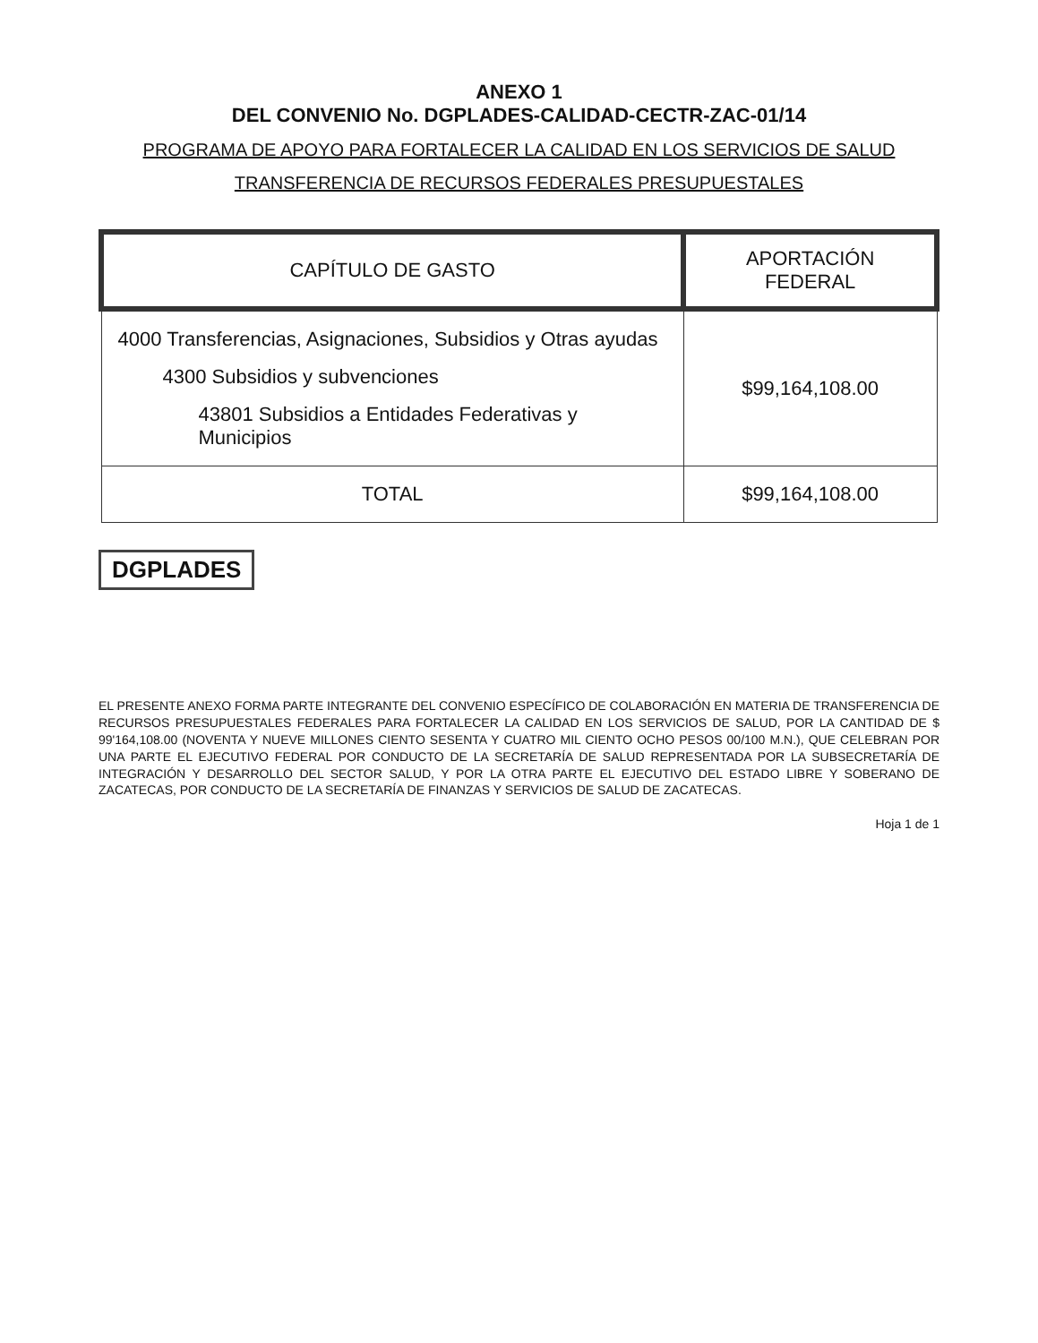ANEXO 1
DEL CONVENIO No. DGPLADES-CALIDAD-CECTR-ZAC-01/14
PROGRAMA DE APOYO PARA FORTALECER LA CALIDAD EN LOS SERVICIOS DE SALUD
TRANSFERENCIA DE RECURSOS FEDERALES PRESUPUESTALES
| CAPÍTULO DE GASTO | APORTACIÓN FEDERAL |
| --- | --- |
| 4000 Transferencias, Asignaciones, Subsidios y Otras ayudas 4300 Subsidios y subvenciones 43801 Subsidios a Entidades Federativas y Municipios | $99,164,108.00 |
| TOTAL | $99,164,108.00 |
DGPLADES
EL PRESENTE ANEXO FORMA PARTE INTEGRANTE DEL CONVENIO ESPECÍFICO DE COLABORACIÓN EN MATERIA DE TRANSFERENCIA DE RECURSOS PRESUPUESTALES FEDERALES PARA FORTALECER LA CALIDAD EN LOS SERVICIOS DE SALUD, POR LA CANTIDAD DE $ 99'164,108.00 (NOVENTA Y NUEVE MILLONES CIENTO SESENTA Y CUATRO MIL CIENTO OCHO PESOS 00/100 M.N.), QUE CELEBRAN POR UNA PARTE EL EJECUTIVO FEDERAL POR CONDUCTO DE LA SECRETARÍA DE SALUD REPRESENTADA POR LA SUBSECRETARÍA DE INTEGRACIÓN Y DESARROLLO DEL SECTOR SALUD, Y POR LA OTRA PARTE EL EJECUTIVO DEL ESTADO LIBRE Y SOBERANO DE ZACATECAS, POR CONDUCTO DE LA SECRETARÍA DE FINANZAS Y SERVICIOS DE SALUD DE ZACATECAS.
Hoja 1 de 1